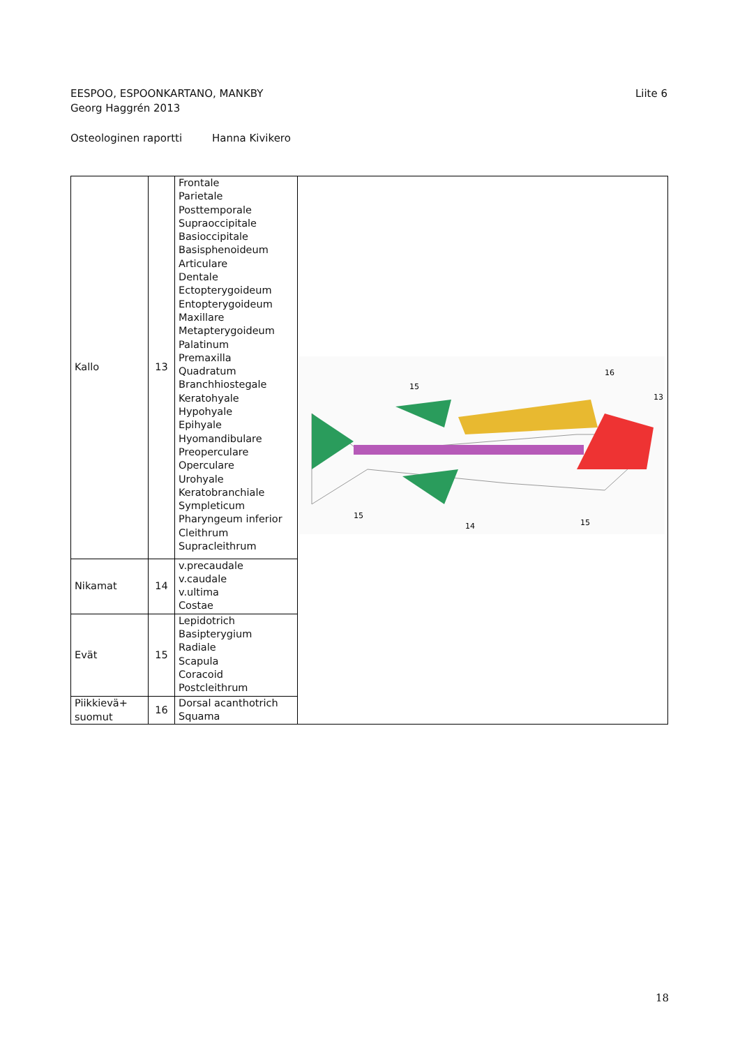Liite 6 EESPOO, ESPOONKARTANO, MANKBY
Georg Haggrén 2013
Osteologinen raportti Hanna Kivikero
| Kallo | 13 | Frontale Parietale Posttemporale Supraoccipitale Basioccipitale Basisphenoideum Articulare Dentale Ectopterygoideum Entopterygoideum Maxillare Metapterygoideum Palatinum Premaxilla Quadratum Branchhiostegale Keratohyale Hypohyale Epihyale Hyomandibulare Preoperculare Operculare Urohyale Keratobranchiale Sympleticum Pharyngeum inferior Cleithrum Supracleithrum | 15 16 13 15 14 15 |
| Nikamat | 14 | v.precaudale v.caudale v.ultima Costae | |
| Evät | 15 | Lepidotrich Basipterygium Radiale Scapula Coracoid Postcleithrum | |
| Piikkievä+ suomut | 16 | Dorsal acanthotrich Squama | |
18